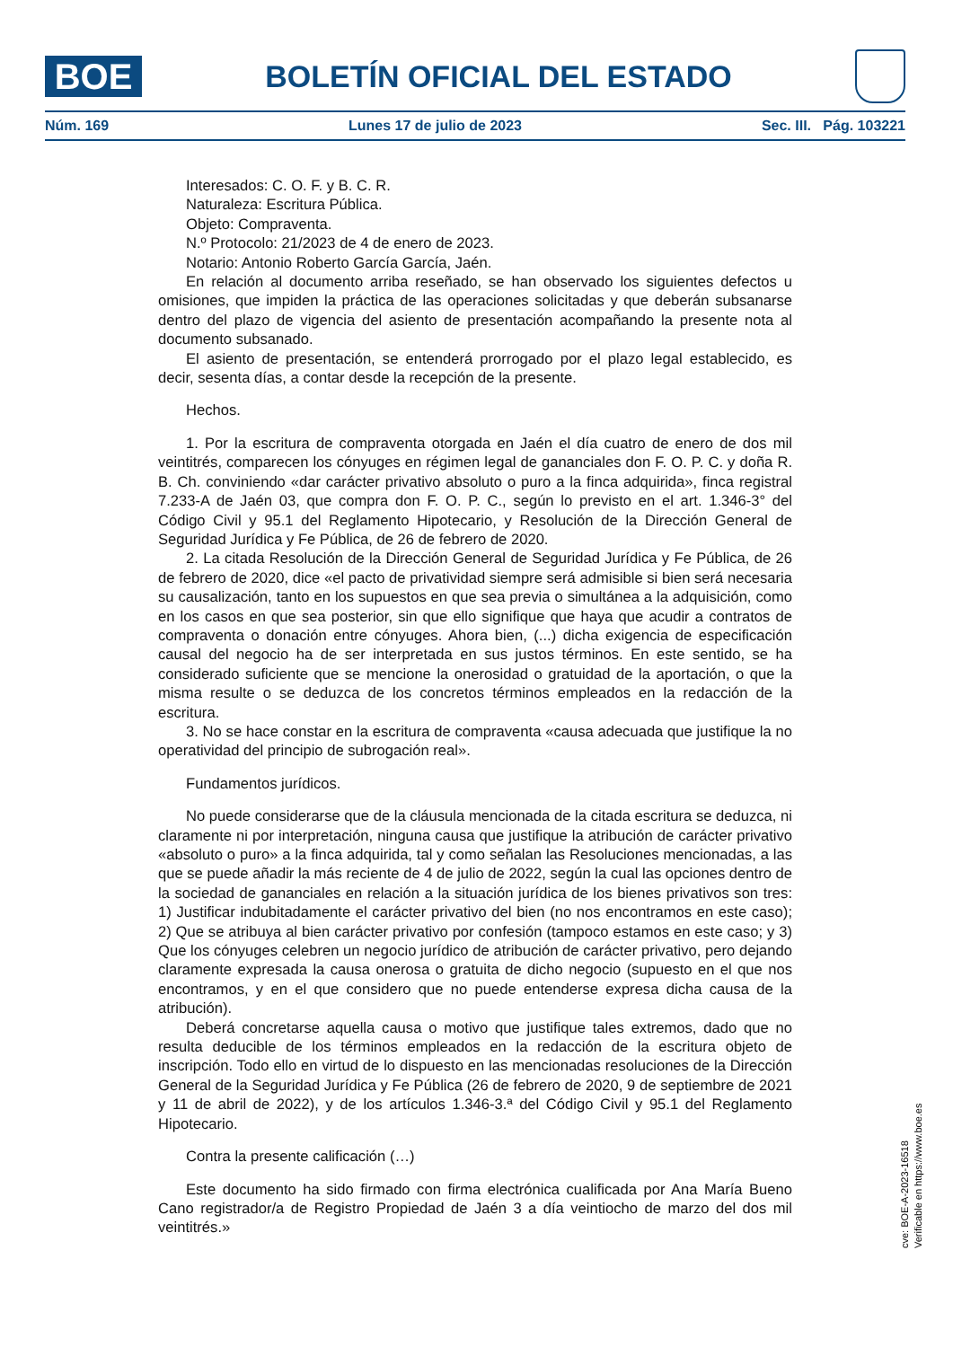BOE
BOLETÍN OFICIAL DEL ESTADO
Núm. 169 Lunes 17 de julio de 2023 Sec. III. Pág. 103221
Interesados: C. O. F. y B. C. R.
Naturaleza: Escritura Pública.
Objeto: Compraventa.
N.º Protocolo: 21/2023 de 4 de enero de 2023.
Notario: Antonio Roberto García García, Jaén.
En relación al documento arriba reseñado, se han observado los siguientes defectos u omisiones, que impiden la práctica de las operaciones solicitadas y que deberán subsanarse dentro del plazo de vigencia del asiento de presentación acompañando la presente nota al documento subsanado.
El asiento de presentación, se entenderá prorrogado por el plazo legal establecido, es decir, sesenta días, a contar desde la recepción de la presente.
Hechos.
1. Por la escritura de compraventa otorgada en Jaén el día cuatro de enero de dos mil veintitrés, comparecen los cónyuges en régimen legal de gananciales don F. O. P. C. y doña R. B. Ch. conviniendo «dar carácter privativo absoluto o puro a la finca adquirida», finca registral 7.233-A de Jaén 03, que compra don F. O. P. C., según lo previsto en el art. 1.346-3° del Código Civil y 95.1 del Reglamento Hipotecario, y Resolución de la Dirección General de Seguridad Jurídica y Fe Pública, de 26 de febrero de 2020.
2. La citada Resolución de la Dirección General de Seguridad Jurídica y Fe Pública, de 26 de febrero de 2020, dice «el pacto de privatividad siempre será admisible si bien será necesaria su causalización, tanto en los supuestos en que sea previa o simultánea a la adquisición, como en los casos en que sea posterior, sin que ello signifique que haya que acudir a contratos de compraventa o donación entre cónyuges. Ahora bien, (...) dicha exigencia de especificación causal del negocio ha de ser interpretada en sus justos términos. En este sentido, se ha considerado suficiente que se mencione la onerosidad o gratuidad de la aportación, o que la misma resulte o se deduzca de los concretos términos empleados en la redacción de la escritura.
3. No se hace constar en la escritura de compraventa «causa adecuada que justifique la no operatividad del principio de subrogación real».
Fundamentos jurídicos.
No puede considerarse que de la cláusula mencionada de la citada escritura se deduzca, ni claramente ni por interpretación, ninguna causa que justifique la atribución de carácter privativo «absoluto o puro» a la finca adquirida, tal y como señalan las Resoluciones mencionadas, a las que se puede añadir la más reciente de 4 de julio de 2022, según la cual las opciones dentro de la sociedad de gananciales en relación a la situación jurídica de los bienes privativos son tres: 1) Justificar indubitadamente el carácter privativo del bien (no nos encontramos en este caso); 2) Que se atribuya al bien carácter privativo por confesión (tampoco estamos en este caso; y 3) Que los cónyuges celebren un negocio jurídico de atribución de carácter privativo, pero dejando claramente expresada la causa onerosa o gratuita de dicho negocio (supuesto en el que nos encontramos, y en el que considero que no puede entenderse expresa dicha causa de la atribución).
Deberá concretarse aquella causa o motivo que justifique tales extremos, dado que no resulta deducible de los términos empleados en la redacción de la escritura objeto de inscripción. Todo ello en virtud de lo dispuesto en las mencionadas resoluciones de la Dirección General de la Seguridad Jurídica y Fe Pública (26 de febrero de 2020, 9 de septiembre de 2021 y 11 de abril de 2022), y de los artículos 1.346-3.ª del Código Civil y 95.1 del Reglamento Hipotecario.
Contra la presente calificación (…)
Este documento ha sido firmado con firma electrónica cualificada por Ana María Bueno Cano registrador/a de Registro Propiedad de Jaén 3 a día veintiocho de marzo del dos mil veintitrés.»
cve: BOE-A-2023-16518
Verificable en https://www.boe.es